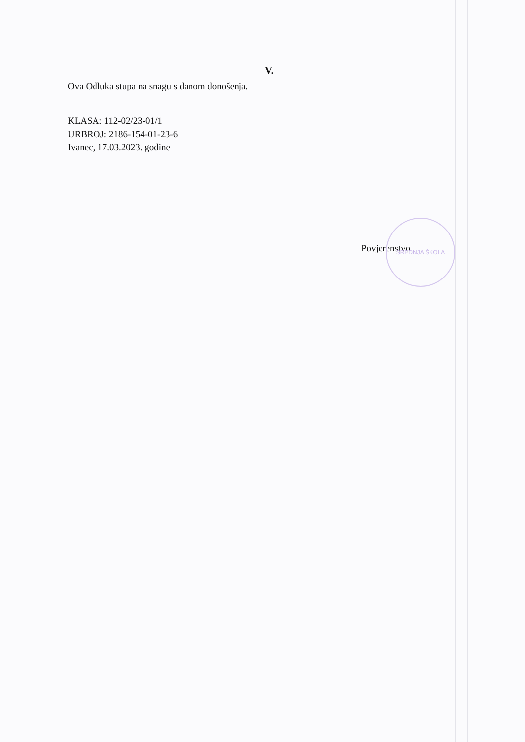V.
Ova Odluka stupa na snagu s danom donošenja.
KLASA: 112-02/23-01/1
URBROJ: 2186-154-01-23-6
Ivanec, 17.03.2023. godine
Povjerenstvo
SREDNJA ŠKOLA